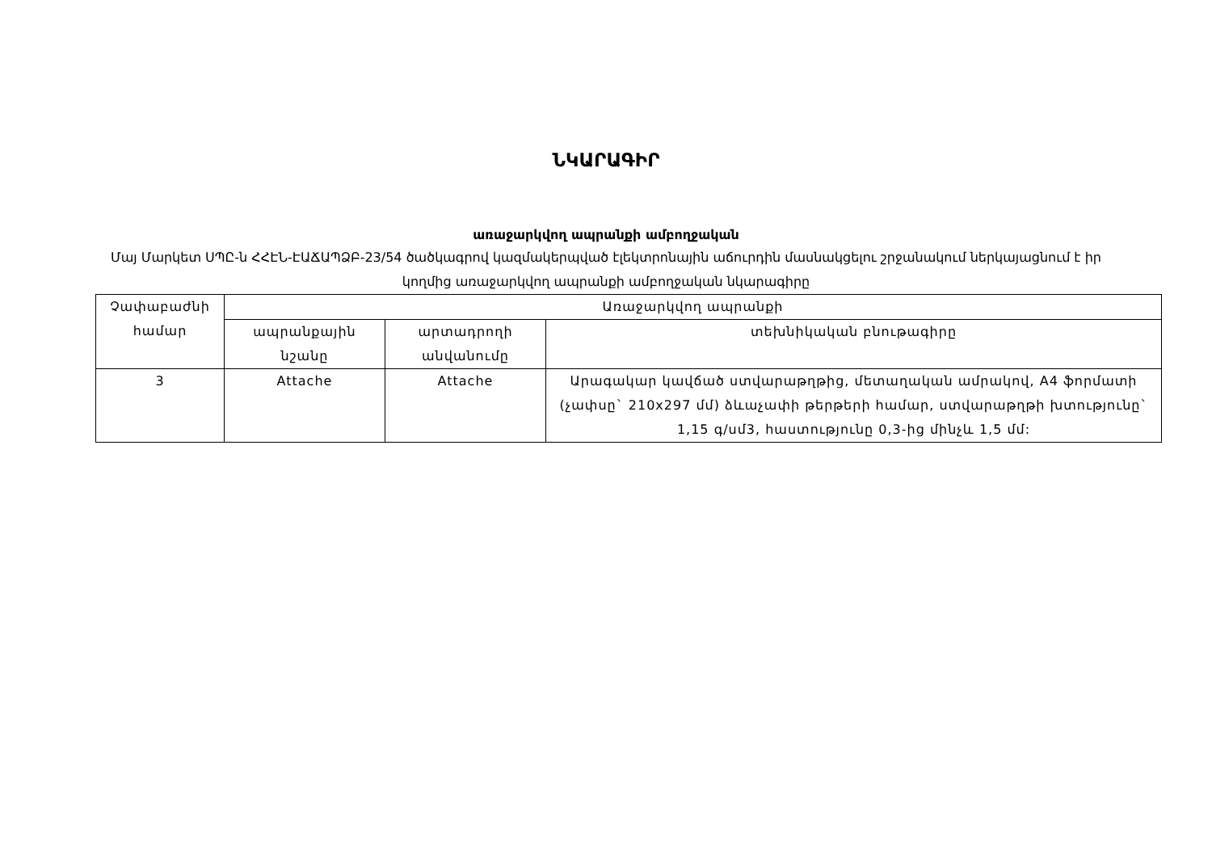ՆԿԱՐԱԳԻՐ
առաջարկվող ապրանքի ամբողջական
Մայ Մարկետ ՍՊԸ-ն ՀՀԷՆ-ԷԱՃԱՊՁԲ-23/54 ծածկագրով կազմակերպված էլեկտրոնային աճուրդին մասնակցելու շրջանակում ներկայացնում է իր կողմից առաջարկվող ապրանքի ամբողջական նկարագիրը
| Չափաբաժնի համար | Առաջարկվող ապրանքի | | |
| --- | --- | --- | --- |
| | ապրանքային նշանը | արտադրողի անվանումը | տեխնիկական բնութագիրը |
| 3 | Attache | Attache | Արագակար կավճած ստվարաթղթից, մետաղական ամրակով, A4 ֆորմատի (չափսը` 210x297 մմ) ձևաչափի թերթերի համար, ստվարաթղթի խտությունը` 1,15 գ/սմ3, հաստությունը 0,3-ից մինչև 1,5 մմ: |